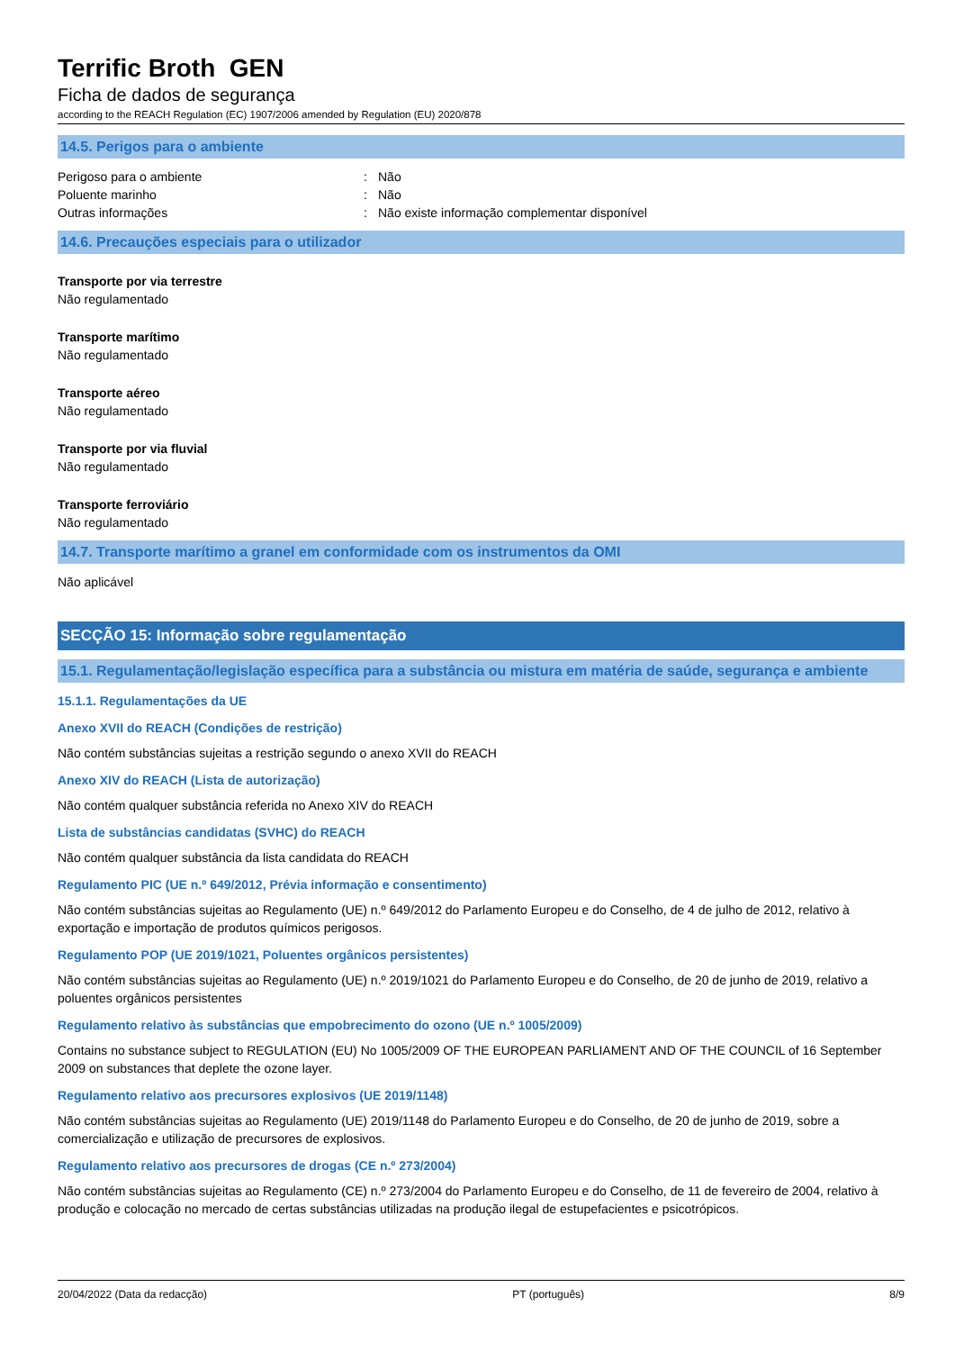Terrific Broth GEN
Ficha de dados de segurança
according to the REACH Regulation (EC) 1907/2006 amended by Regulation (EU) 2020/878
14.5. Perigos para o ambiente
Perigoso para o ambiente: Não
Poluente marinho: Não
Outras informações: Não existe informação complementar disponível
14.6. Precauções especiais para o utilizador
Transporte por via terrestre
Não regulamentado
Transporte marítimo
Não regulamentado
Transporte aéreo
Não regulamentado
Transporte por via fluvial
Não regulamentado
Transporte ferroviário
Não regulamentado
14.7. Transporte marítimo a granel em conformidade com os instrumentos da OMI
Não aplicável
SECÇÃO 15: Informação sobre regulamentação
15.1. Regulamentação/legislação específica para a substância ou mistura em matéria de saúde, segurança e ambiente
15.1.1. Regulamentações da UE
Anexo XVII do REACH (Condições de restrição)
Não contém substâncias sujeitas a restrição segundo o anexo XVII do REACH
Anexo XIV do REACH (Lista de autorização)
Não contém qualquer substância referida no Anexo XIV do REACH
Lista de substâncias candidatas (SVHC) do REACH
Não contém qualquer substância da lista candidata do REACH
Regulamento PIC (UE n.º 649/2012, Prévia informação e consentimento)
Não contém substâncias sujeitas ao Regulamento (UE) n.º 649/2012 do Parlamento Europeu e do Conselho, de 4 de julho de 2012, relativo à exportação e importação de produtos químicos perigosos.
Regulamento POP (UE 2019/1021, Poluentes orgânicos persistentes)
Não contém substâncias sujeitas ao Regulamento (UE) n.º 2019/1021 do Parlamento Europeu e do Conselho, de 20 de junho de 2019, relativo a poluentes orgânicos persistentes
Regulamento relativo às substâncias que empobrecimento do ozono (UE n.º 1005/2009)
Contains no substance subject to REGULATION (EU) No 1005/2009 OF THE EUROPEAN PARLIAMENT AND OF THE COUNCIL of 16 September 2009 on substances that deplete the ozone layer.
Regulamento relativo aos precursores explosivos (UE 2019/1148)
Não contém substâncias sujeitas ao Regulamento (UE) 2019/1148 do Parlamento Europeu e do Conselho, de 20 de junho de 2019, sobre a comercialização e utilização de precursores de explosivos.
Regulamento relativo aos precursores de drogas (CE n.º 273/2004)
Não contém substâncias sujeitas ao Regulamento (CE) n.º 273/2004 do Parlamento Europeu e do Conselho, de 11 de fevereiro de 2004, relativo à produção e colocação no mercado de certas substâncias utilizadas na produção ilegal de estupefacientes e psicotrópicos.
20/04/2022 (Data da redacção) PT (português) 8/9